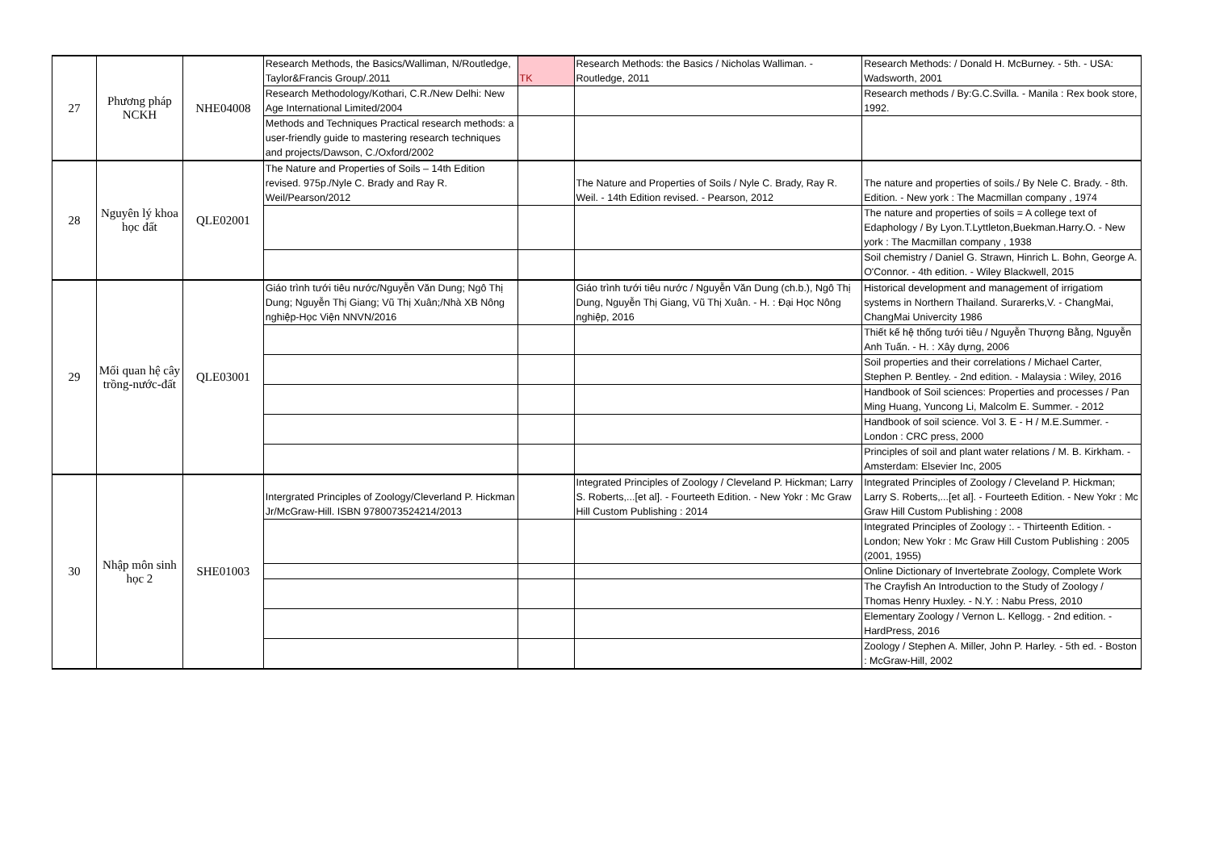| 27 | Phương pháp NCKH | NHE04008 | Research Methods, the Basics/Walliman, N/Routledge, Taylor&Francis Group/.2011 | TK | Research Methods: the Basics / Nicholas Walliman. - Routledge, 2011 | Research Methods: / Donald H. McBurney. - 5th. - USA: Wadsworth, 2001 |
| | | | Research Methodology/Kothari, C.R./New Delhi: New Age International Limited/2004 | | | Research methods / By:G.C.Svilla. - Manila : Rex book store, 1992. |
| | | | Methods and Techniques Practical research methods: a user-friendly guide to mastering research techniques and projects/Dawson, C./Oxford/2002 | | | |
| 28 | Nguyên lý khoa học đất | QLE02001 | The Nature and Properties of Soils – 14th Edition revised. 975p./Nyle C. Brady and Ray R. Weil/Pearson/2012 | | The Nature and Properties of Soils / Nyle C. Brady, Ray R. Weil. - 14th Edition revised. - Pearson, 2012 | The nature and properties of soils./ By Nele C. Brady. - 8th. Edition. - New york : The Macmillan company , 1974 |
| | | | | | | The nature and properties of soils = A college text of Edaphology / By Lyon.T.Lyttleton,Buekman.Harry.O. - New york : The Macmillan company , 1938 |
| | | | | | | Soil chemistry / Daniel G. Strawn, Hinrich L. Bohn, George A. O'Connor. - 4th edition. - Wiley Blackwell, 2015 |
| 29 | Mối quan hệ cây trồng-nước-đất | QLE03001 | Giáo trình tưới tiêu nước/Nguyễn Văn Dung; Ngô Thị Dung; Nguyễn Thị Giang; Vũ Thị Xuân;/Nhà XB Nông nghiệp-Học Viện NNVN/2016 | | Giáo trình tưới tiêu nước / Nguyễn Văn Dung (ch.b.), Ngô Thị Dung, Nguyễn Thị Giang, Vũ Thị Xuân. - H. : Đại Học Nông nghiệp, 2016 | Historical development and management of irrigatiom systems in Northern Thailand. Surarerks,V. - ChangMai, ChangMai Univercity 1986 |
| | | | | | | Thiết kế hệ thống tưới tiêu / Nguyễn Thượng Bằng, Nguyễn Anh Tuấn. - H. : Xây dựng, 2006 |
| | | | | | | Soil properties and their correlations / Michael Carter, Stephen P. Bentley. - 2nd edition. - Malaysia : Wiley, 2016 |
| | | | | | | Handbook of Soil sciences: Properties and processes / Pan Ming Huang, Yuncong Li, Malcolm E. Summer. - 2012 |
| | | | | | | Handbook of soil science. Vol 3. E - H / M.E.Summer. - London : CRC press, 2000 |
| | | | | | | Principles of soil and plant water relations / M. B. Kirkham. - Amsterdam: Elsevier Inc, 2005 |
| 30 | Nhập môn sinh học 2 | SHE01003 | Intergrated Principles of Zoology/Cleverland P. Hickman Jr/McGraw-Hill. ISBN 9780073524214/2013 | | Integrated Principles of Zoology / Cleveland P. Hickman; Larry S. Roberts,...[et al]. - Fourteeth Edition. - New Yokr : Mc Graw Hill Custom Publishing : 2014 | Integrated Principles of Zoology / Cleveland P. Hickman; Larry S. Roberts,...[et al]. - Fourteeth Edition. - New Yokr : Mc Graw Hill Custom Publishing : 2008 |
| | | | | | | Integrated Principles of Zoology :. - Thirteenth Edition. - London; New Yokr : Mc Graw Hill Custom Publishing : 2005 (2001, 1955) |
| | | | | | | Online Dictionary of Invertebrate Zoology, Complete Work |
| | | | | | | The Crayfish An Introduction to the Study of Zoology / Thomas Henry Huxley. - N.Y. : Nabu Press, 2010 |
| | | | | | | Elementary Zoology / Vernon L. Kellogg. - 2nd edition. - HardPress, 2016 |
| | | | | | | Zoology / Stephen A. Miller, John P. Harley. - 5th ed. - Boston : McGraw-Hill, 2002 |